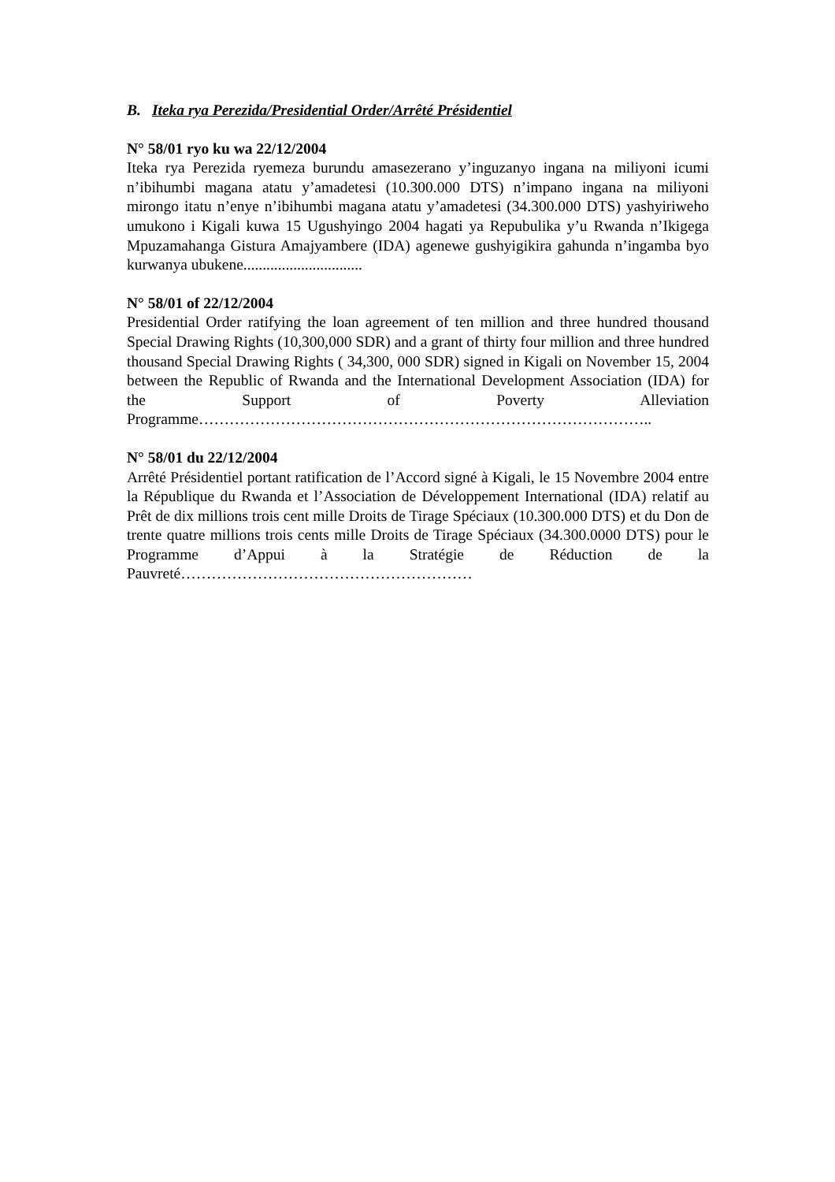B. Iteka rya Perezida/Presidential Order/Arrêté Présidentiel
N° 58/01 ryo ku wa 22/12/2004
Iteka rya Perezida ryemeza burundu amasezerano y’inguzanyo ingana na miliyoni icumi n’ibihumbi magana atatu y’amadetesi (10.300.000 DTS) n’impano ingana na miliyoni mirongo itatu n’enye n’ibihumbi magana atatu y’amadetesi (34.300.000 DTS) yashyiriweho umukono i Kigali kuwa 15 Ugushyingo 2004 hagati ya Repubulika y’u Rwanda n’Ikigega Mpuzamahanga Gistura Amajyambere (IDA) agenewe gushyigikira gahunda n’ingamba byo kurwanya ubukene...............................
N° 58/01 of 22/12/2004
Presidential Order ratifying the loan agreement of ten million and three hundred thousand Special Drawing Rights (10,300,000 SDR) and a grant of thirty four million and three hundred thousand Special Drawing Rights ( 34,300, 000 SDR) signed in Kigali on November 15, 2004 between the Republic of Rwanda and the International Development Association (IDA) for the Support of Poverty Alleviation Programme……………………………………………………………………………..
N° 58/01 du 22/12/2004
Arrêté Présidentiel portant ratification de l’Accord signé à Kigali, le 15 Novembre 2004 entre la République du Rwanda et l’Association de Développement International (IDA) relatif au Prêt de dix millions trois cent mille Droits de Tirage Spéciaux (10.300.000 DTS) et du Don de trente quatre millions trois cents mille Droits de Tirage Spéciaux (34.300.0000 DTS) pour le Programme d’Appui à la Stratégie de Réduction de la Pauvreté…………………………………………………